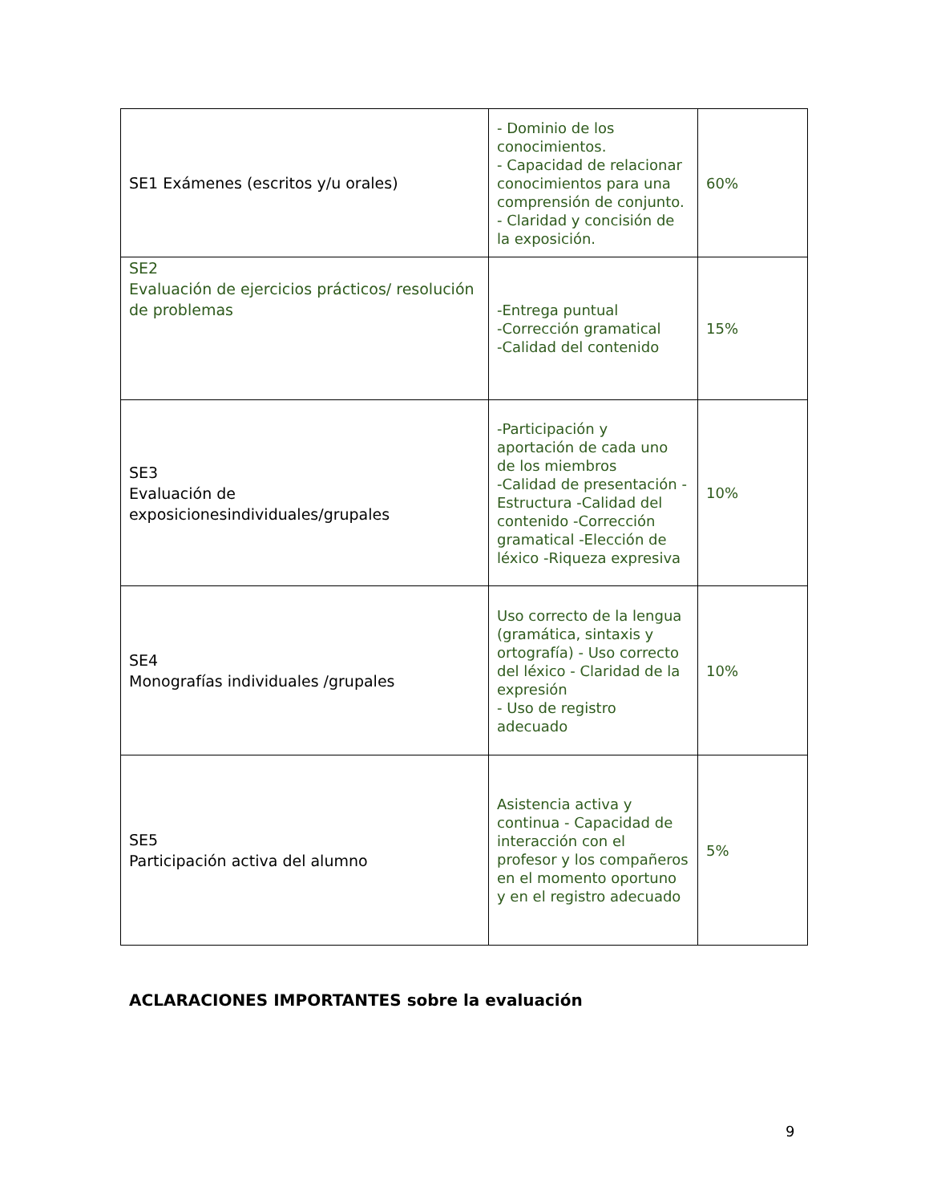| SE1 Exámenes (escritos y/u orales) | - Dominio de los conocimientos. - Capacidad de relacionar conocimientos para una comprensión de conjunto. - Claridad y concisión de la exposición. | 60% |
| SE2 Evaluación de ejercicios prácticos/ resolución de problemas | -Entrega puntual -Corrección gramatical -Calidad del contenido | 15% |
| SE3 Evaluación de exposicionesindividuales/grupales | -Participación y aportación de cada uno de los miembros -Calidad de presentación -Estructura -Calidad del contenido -Corrección gramatical -Elección de léxico -Riqueza expresiva | 10% |
| SE4 Monografías individuales /grupales | Uso correcto de la lengua (gramática, sintaxis y ortografía) - Uso correcto del léxico - Claridad de la expresión - Uso de registro adecuado | 10% |
| SE5 Participación activa del alumno | Asistencia activa y continua - Capacidad de interacción con el profesor y los compañeros en el momento oportuno y en el registro adecuado | 5% |
ACLARACIONES IMPORTANTES sobre la evaluación
9